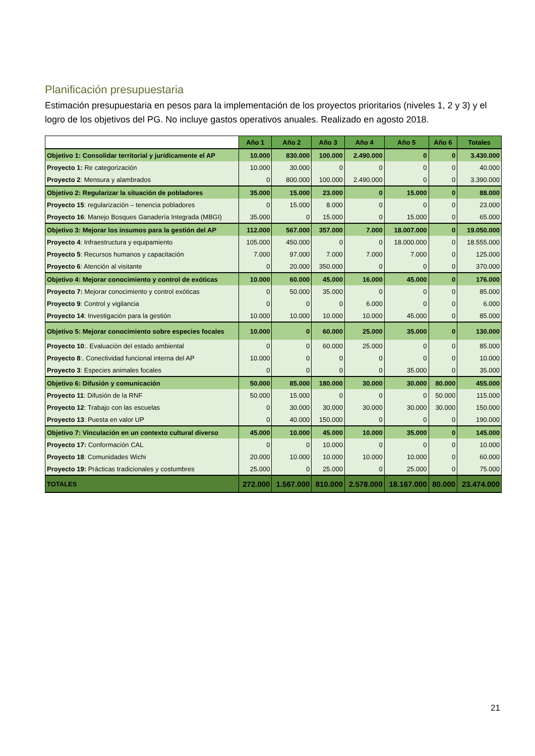Planificación presupuestaria
Estimación presupuestaria en pesos para la implementación de los proyectos prioritarios (niveles 1, 2 y 3) y el logro de los objetivos del PG. No incluye gastos operativos anuales. Realizado en agosto 2018.
| | Año 1 | Año 2 | Año 3 | Año 4 | Año 5 | Año 6 | Totales |
| --- | --- | --- | --- | --- | --- | --- | --- |
| Objetivo 1: Consolidar territorial y jurídicamente el AP | 10.000 | 830.000 | 100.000 | 2.490.000 | 0 | 0 | 3.430.000 |
| Proyecto 1: Re categorización | 10.000 | 30.000 | 0 | 0 | 0 | 0 | 40.000 |
| Proyecto 2 : Mensura y alambrados | 0 | 800.000 | 100.000 | 2.490.000 | 0 | 0 | 3.390.000 |
| Objetivo 2: Regularizar la situación de pobladores | 35.000 | 15.000 | 23.000 | 0 | 15.000 | 0 | 88.000 |
| Proyecto 15 : regularización – tenencia pobladores | 0 | 15.000 | 8.000 | 0 | 0 | 0 | 23.000 |
| Proyecto 16 : Manejo Bosques Ganadería Integrada (MBGI) | 35.000 | 0 | 15.000 | 0 | 15.000 | 0 | 65.000 |
| Objetivo 3: Mejorar los insumos para la gestión del AP | 112.000 | 567.000 | 357.000 | 7.000 | 18.007.000 | 0 | 19.050.000 |
| Proyecto 4 : Infraestructura y equipamiento | 105.000 | 450.000 | 0 | 0 | 18.000.000 | 0 | 18.555.000 |
| Proyecto 5 : Recursos humanos y capacitación | 7.000 | 97.000 | 7.000 | 7.000 | 7.000 | 0 | 125.000 |
| Proyecto 6 : Atención al visitante | 0 | 20.000 | 350.000 | 0 | 0 | 0 | 370.000 |
| Objetivo 4: Mejorar conocimiento y control de exóticas | 10.000 | 60.000 | 45.000 | 16.000 | 45.000 | 0 | 176.000 |
| Proyecto 7: Mejorar conocimiento y control exóticas | 0 | 50.000 | 35.000 | 0 | 0 | 0 | 85.000 |
| Proyecto 9 : Control y vigilancia | 0 | 0 | 0 | 6.000 | 0 | 0 | 6.000 |
| Proyecto 14 : Investigación para la gestión | 10.000 | 10.000 | 10.000 | 10.000 | 45.000 | 0 | 85.000 |
| Objetivo 5: Mejorar conocimiento sobre especies focales | 10.000 | 0 | 60.000 | 25.000 | 35.000 | 0 | 130.000 |
| Proyecto 10 :. Evaluación del estado ambiental | 0 | 0 | 60.000 | 25.000 | 0 | 0 | 85.000 |
| Proyecto 8 :. Conectividad funcional interna del AP | 10.000 | 0 | 0 | 0 | 0 | 0 | 10.000 |
| Proyecto 3 : Especies animales focales | 0 | 0 | 0 | 0 | 35.000 | 0 | 35.000 |
| Objetivo 6: Difusión y comunicación | 50.000 | 85.000 | 180.000 | 30.000 | 30.000 | 80.000 | 455.000 |
| Proyecto 11 : Difusión de la RNF | 50.000 | 15.000 | 0 | 0 | 0 | 50.000 | 115.000 |
| Proyecto 12 : Trabajo con las escuelas | 0 | 30.000 | 30.000 | 30.000 | 30.000 | 30.000 | 150.000 |
| Proyecto 13 : Puesta en valor UP | 0 | 40.000 | 150.000 | 0 | 0 | 0 | 190.000 |
| Objetivo 7: Vinculación en un contexto cultural diverso | 45.000 | 10.000 | 45.000 | 10.000 | 35.000 | 0 | 145.000 |
| Proyecto 17: Conformación CAL | 0 | 0 | 10.000 | 0 | 0 | 0 | 10.000 |
| Proyecto 18 : Comunidades Wichi | 20.000 | 10.000 | 10.000 | 10.000 | 10.000 | 0 | 60.000 |
| Proyecto 19: Prácticas tradicionales y costumbres | 25.000 | 0 | 25.000 | 0 | 25.000 | 0 | 75.000 |
| TOTALES | 272.000 | 1.567.000 | 810.000 | 2.578.000 | 18.167.000 | 80.000 | 23.474.000 |
21